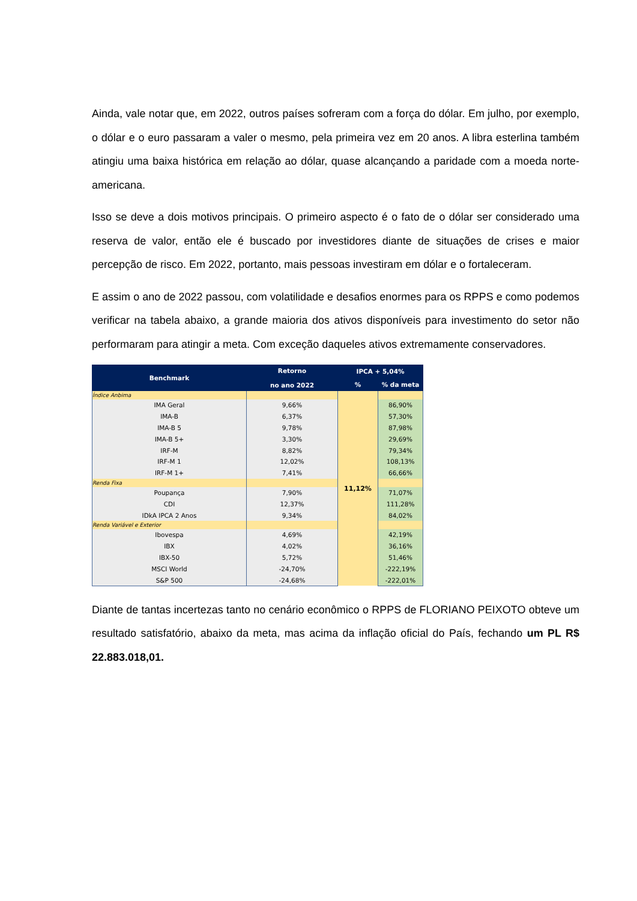Ainda, vale notar que, em 2022, outros países sofreram com a força do dólar. Em julho, por exemplo, o dólar e o euro passaram a valer o mesmo, pela primeira vez em 20 anos. A libra esterlina também atingiu uma baixa histórica em relação ao dólar, quase alcançando a paridade com a moeda norte-americana.
Isso se deve a dois motivos principais. O primeiro aspecto é o fato de o dólar ser considerado uma reserva de valor, então ele é buscado por investidores diante de situações de crises e maior percepção de risco. Em 2022, portanto, mais pessoas investiram em dólar e o fortaleceram.
E assim o ano de 2022 passou, com volatilidade e desafios enormes para os RPPS e como podemos verificar na tabela abaixo, a grande maioria dos ativos disponíveis para investimento do setor não performaram para atingir a meta. Com exceção daqueles ativos extremamente conservadores.
| Benchmark | Retorno no ano 2022 | IPCA + 5,04% | |
| --- | --- | --- | --- |
| | | % | % da meta |
| Índice Anbima | | 11,12% | |
| IMA Geral | 9,66% | | 86,90% |
| IMA-B | 6,37% | | 57,30% |
| IMA-B 5 | 9,78% | | 87,98% |
| IMA-B 5+ | 3,30% | | 29,69% |
| IRF-M | 8,82% | | 79,34% |
| IRF-M 1 | 12,02% | | 108,13% |
| IRF-M 1+ | 7,41% | | 66,66% |
| Renda Fixa | | | |
| Poupança | 7,90% | | 71,07% |
| CDI | 12,37% | | 111,28% |
| IDkA IPCA 2 Anos | 9,34% | | 84,02% |
| Renda Variável e Exterior | | | |
| Ibovespa | 4,69% | | 42,19% |
| IBX | 4,02% | | 36,16% |
| IBX-50 | 5,72% | | 51,46% |
| MSCI World | -24,70% | | -222,19% |
| S&P 500 | -24,68% | | -222,01% |
Diante de tantas incertezas tanto no cenário econômico o RPPS de FLORIANO PEIXOTO obteve um resultado satisfatório, abaixo da meta, mas acima da inflação oficial do País, fechando um PL R$ 22.883.018,01.